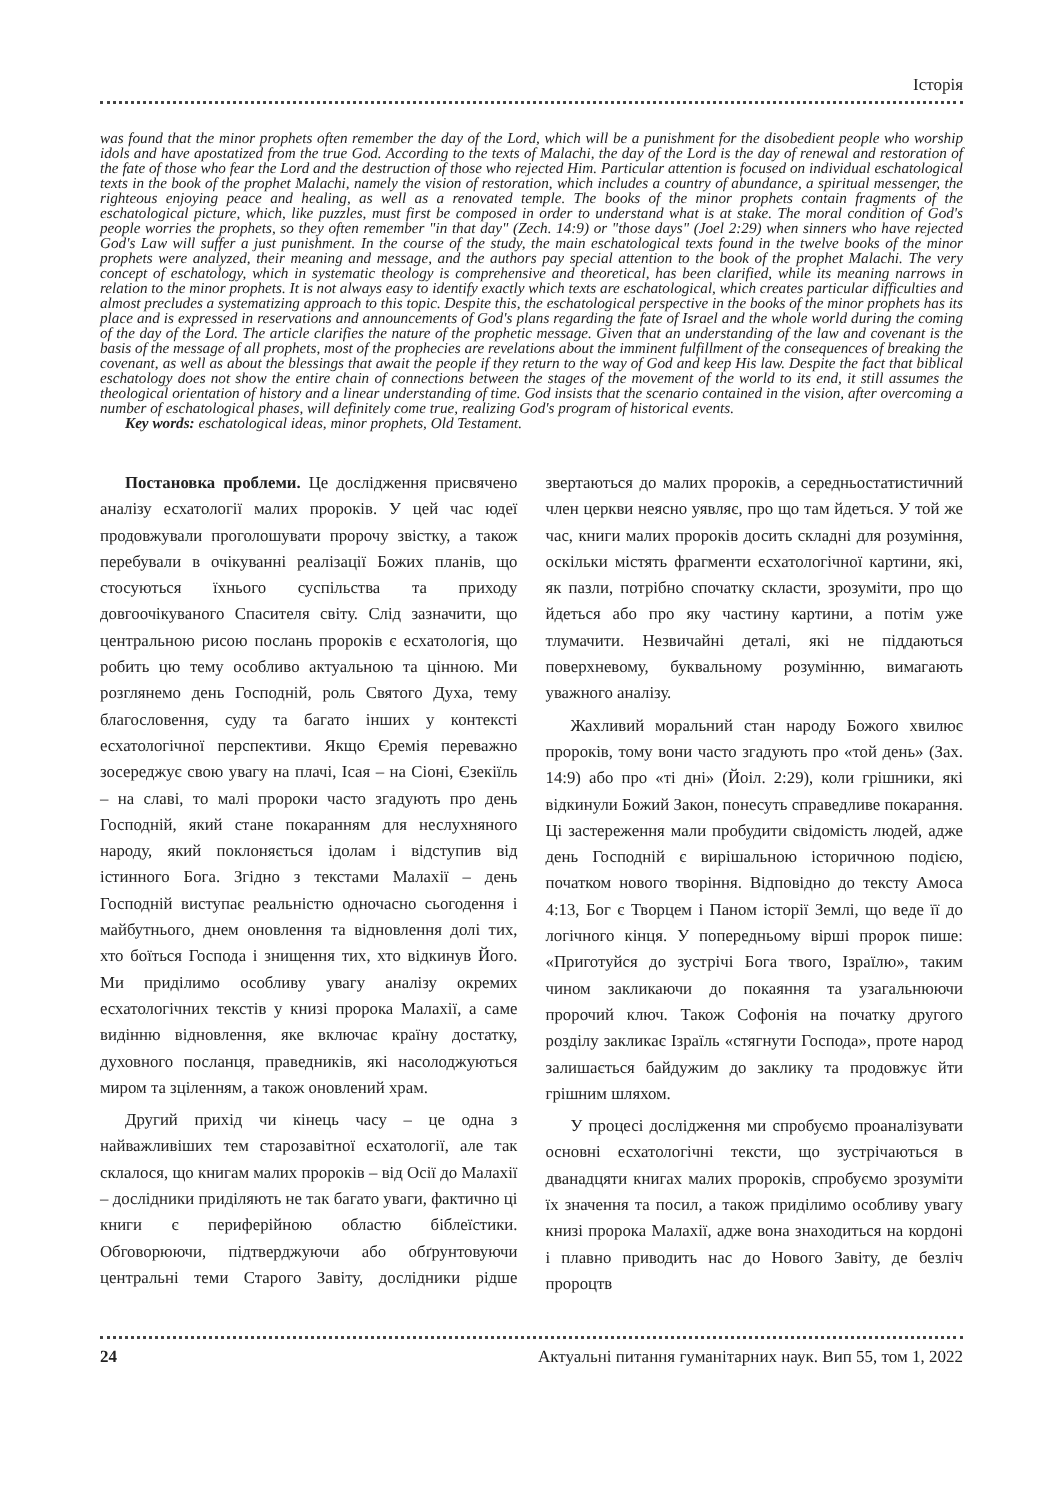Історія
was found that the minor prophets often remember the day of the Lord, which will be a punishment for the disobedient people who worship idols and have apostatized from the true God. According to the texts of Malachi, the day of the Lord is the day of renewal and restoration of the fate of those who fear the Lord and the destruction of those who rejected Him. Particular attention is focused on individual eschatological texts in the book of the prophet Malachi, namely the vision of restoration, which includes a country of abundance, a spiritual messenger, the righteous enjoying peace and healing, as well as a renovated temple. The books of the minor prophets contain fragments of the eschatological picture, which, like puzzles, must first be composed in order to understand what is at stake. The moral condition of God's people worries the prophets, so they often remember "in that day" (Zech. 14:9) or "those days" (Joel 2:29) when sinners who have rejected God's Law will suffer a just punishment. In the course of the study, the main eschatological texts found in the twelve books of the minor prophets were analyzed, their meaning and message, and the authors pay special attention to the book of the prophet Malachi. The very concept of eschatology, which in systematic theology is comprehensive and theoretical, has been clarified, while its meaning narrows in relation to the minor prophets. It is not always easy to identify exactly which texts are eschatological, which creates particular difficulties and almost precludes a systematizing approach to this topic. Despite this, the eschatological perspective in the books of the minor prophets has its place and is expressed in reservations and announcements of God's plans regarding the fate of Israel and the whole world during the coming of the day of the Lord. The article clarifies the nature of the prophetic message. Given that an understanding of the law and covenant is the basis of the message of all prophets, most of the prophecies are revelations about the imminent fulfillment of the consequences of breaking the covenant, as well as about the blessings that await the people if they return to the way of God and keep His law. Despite the fact that biblical eschatology does not show the entire chain of connections between the stages of the movement of the world to its end, it still assumes the theological orientation of history and a linear understanding of time. God insists that the scenario contained in the vision, after overcoming a number of eschatological phases, will definitely come true, realizing God's program of historical events.
Key words: eschatological ideas, minor prophets, Old Testament.
Постановка проблеми. Це дослідження присвячено аналізу есхатології малих пророків. У цей час юдеї продовжували проголошувати пророчу звістку, а також перебували в очікуванні реалізації Божих планів, що стосуються їхнього суспільства та приходу довгоочікуваного Спасителя світу. Слід зазначити, що центральною рисою послань пророків є есхатологія, що робить цю тему особливо актуальною та цінною. Ми розглянемо день Господній, роль Святого Духа, тему благословення, суду та багато інших у контексті есхатологічної перспективи. Якщо Єремія переважно зосереджує свою увагу на плачі, Ісая – на Сіоні, Єзекіїль – на славі, то малі пророки часто згадують про день Господній, який стане покаранням для неслухняного народу, який поклоняється ідолам і відступив від істинного Бога. Згідно з текстами Малахії – день Господній виступає реальністю одночасно сьогодення і майбутнього, днем оновлення та відновлення долі тих, хто боїться Господа і знищення тих, хто відкинув Його. Ми приділимо особливу увагу аналізу окремих есхатологічних текстів у книзі пророка Малахії, а саме видінню відновлення, яке включає країну достатку, духовного посланця, праведників, які насолоджуються миром та зціленням, а також оновлений храм.
Другий прихід чи кінець часу – це одна з найважливіших тем старозавітної есхатології, але так склалося, що книгам малих пророків – від Осії до Малахії – дослідники приділяють не так багато уваги, фактично ці книги є периферійною областю біблеїстики. Обговорюючи, підтверджуючи або обґрунтовуючи центральні теми Старого Завіту, дослідники рідше звертаються до малих пророків, а середньостатистичний член церкви неясно уявляє, про що там йдеться. У той же час, книги малих пророків досить складні для розуміння, оскільки містять фрагменти есхатологічної картини, які, як пазли, потрібно спочатку скласти, зрозуміти, про що йдеться або про яку частину картини, а потім уже тлумачити. Незвичайні деталі, які не піддаються поверхневому, буквальному розумінню, вимагають уважного аналізу.
Жахливий моральний стан народу Божого хвилює пророків, тому вони часто згадують про «той день» (Зах. 14:9) або про «ті дні» (Йоіл. 2:29), коли грішники, які відкинули Божий Закон, понесуть справедливе покарання. Ці застереження мали пробудити свідомість людей, адже день Господній є вирішальною історичною подією, початком нового творіння. Відповідно до тексту Амоса 4:13, Бог є Творцем і Паном історії Землі, що веде її до логічного кінця. У попередньому вірші пророк пише: «Приготуйся до зустрічі Бога твого, Ізраїлю», таким чином закликаючи до покаяння та узагальнюючи пророчий ключ. Також Софонія на початку другого розділу закликає Ізраїль «стягнути Господа», проте народ залишається байдужим до заклику та продовжує йти грішним шляхом.
У процесі дослідження ми спробуємо проаналізувати основні есхатологічні тексти, що зустрічаються в дванадцяти книгах малих пророків, спробуємо зрозуміти їх значення та посил, а також приділимо особливу увагу книзі пророка Малахії, адже вона знаходиться на кордоні і плавно приводить нас до Нового Завіту, де безліч пророцтв
24 Актуальні питання гуманітарних наук. Вип 55, том 1, 2022